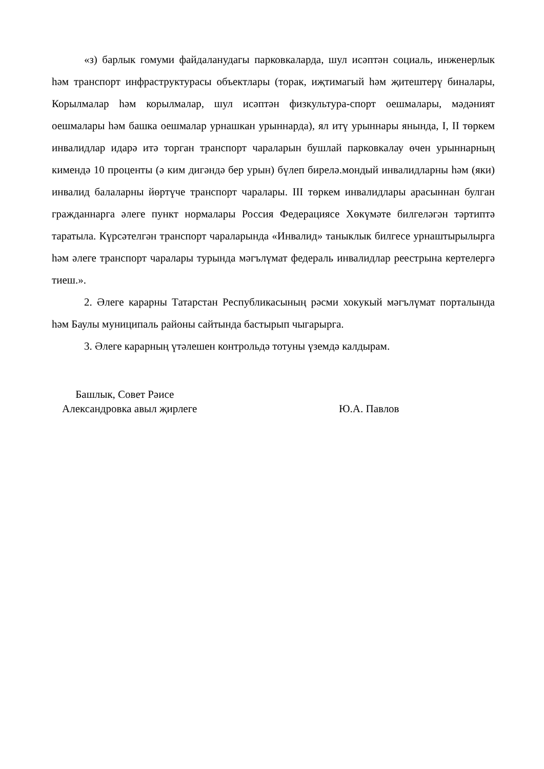«з) барлык гомуми файдаланудагы парковкаларда, шул исәптән социаль, инженерлык һәм транспорт инфраструктурасы объектлары (торак, иҗтимагый һәм җитештерү биналары, Корылмалар һәм корылмалар, шул исәптән физкультура-спорт оешмалары, мәдәният оешмалары һәм башка оешмалар урнашкан урыннарда), ял итү урыннары янында, I, II төркем инвалидлар идарә итә торган транспорт чараларын бушлай парковкалау өчен урыннарның кимендә 10 проценты (ә ким дигәндә бер урын) бүлеп бирелә.мондый инвалидларны һәм (яки) инвалид балаларны йөртүче транспорт чаралары. III төркем инвалидлары арасыннан булган гражданнарга әлеге пункт нормалары Россия Федерациясе Хөкүмәте билгеләгән тәртиптә таратыла. Күрсәтелгән транспорт чараларында «Инвалид» таныклык билгесе урнаштырылырга һәм әлеге транспорт чаралары турында мәгълүмат федераль инвалидлар реестрына кертелергә тиеш.».
2. Әлеге карарны Татарстан Республикасының рәсми хокукый мәгълүмат порталында һәм Баулы муниципаль районы сайтында бастырып чыгарырга.
3. Әлеге карарның үтәлешен контрольдә тотуны үземдә калдырам.
Башлык, Совет Рәисе
Александровка авыл җирлеге
Ю.А. Павлов